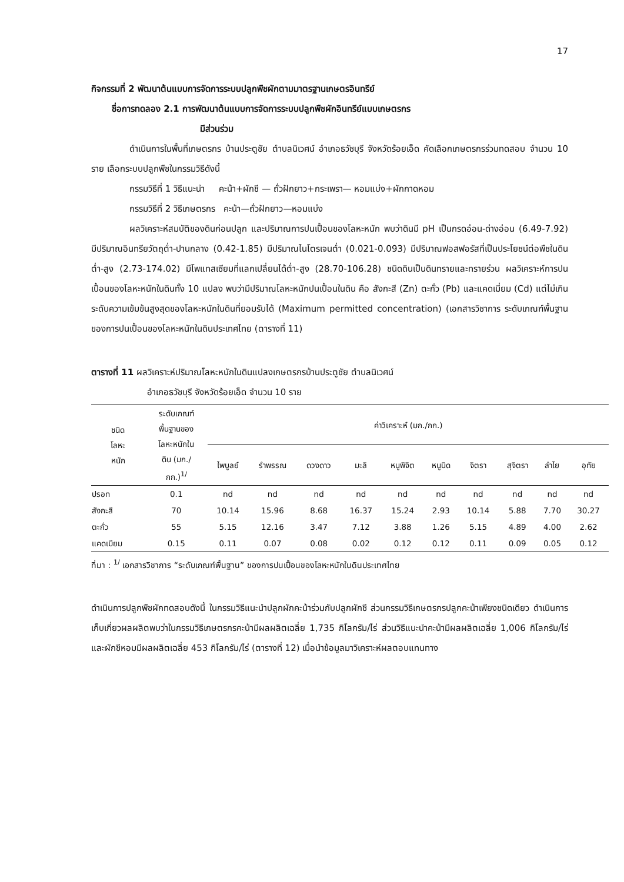17
กิจกรรมที่ 2 พัฒนาต้นแบบการจัดการระบบปลูกพืชผักตามมาตรฐานเกษตรอินทรีย์
ชื่อการทดลอง 2.1 การพัฒนาต้นแบบการจัดการระบบปลูกพืชผักอินทรีย์แบบเกษตรกร
มีส่วนร่วม
ดำเนินการในพื้นที่เกษตรกร บ้านประตูชัย ตำบลนิเวศน์ อำเภอธวัชบุรี จังหวัดร้อยเอ็ด คัดเลือกเกษตรกรร่วมทดสอบ จำนวน 10 ราย เลือกระบบปลูกพืชในกรรมวิธีดังนี้
กรรมวิธีที่ 1 วิธีแนะนำ คะน้า+ผักชี — ถั่วฝักยาว+กระเพรา— หอมแบ่ง+ผักกาดหอม
กรรมวิธีที่ 2 วิธีเกษตรกร คะน้า—ถั่วฝักยาว—หอมแบ่ง
ผลวิเคราะห์สมบัติของดินก่อนปลูก และปริมาณการปนเปื้อนของโลหะหนัก พบว่าดินมี pH เป็นกรดอ่อน-ด่างอ่อน (6.49-7.92) มีปริมาณอินทรียวัตถุต่ำ-ปานกลาง (0.42-1.85) มีปริมาณไนโตรเจนต่ำ (0.021-0.093) มีปริมาณฟอสฟอรัสที่เป็นประโยชน์ต่อพืชในดินต่ำ-สูง (2.73-174.02) มีโพแทสเซียมที่แลกเปลี่ยนได้ต่ำ-สูง (28.70-106.28) ชนิดดินเป็นดินทรายและทรายร่วน ผลวิเคราะห์การปนเปื้อนของโลหะหนักในดินทั้ง 10 แปลง พบว่ามีปริมาณโลหะหนักปนเปื้อนในดิน คือ สังกะสี (Zn) ตะกั่ว (Pb) และแคดเมี่ยม (Cd) แต่ไม่เกินระดับความเข้มข้นสูงสุดของโลหะหนักในดินที่ยอมรับได้ (Maximum permitted concentration) (เอกสารวิชาการ ระดับเกณฑ์พื้นฐาน ของการปนเปื้อนของโลหะหนักในดินประเทศไทย (ตารางที่ 11)
ตารางที่ 11 ผลวิเคราะห์ปริมาณโลหะหนักในดินแปลงเกษตรกรบ้านประตูชัย ตำบลนิเวศน์
อำเภอธวัชบุรี จังหวัดร้อยเอ็ด จำนวน 10 ราย
| ชนิด โลหะ หนัก | ระดับเกณฑ์ พื้นฐานของ โลหะหนักใน ดิน (มก./ กก.)<sup>1/</sup> | ค่าวิเคราะห์ (มก./กก.) | | | | | | | | | |
| --- | --- | --- | --- | --- | --- | --- | --- | --- | --- | --- | --- |
| | | ไพบูลย์ | รำพรรณ | ดวงดาว | มะลิ | หนูพิจิต | หนูนิด | จิตรา | สุจิตรา | ลำไย | อุทัย |
| ปรอท | 0.1 | nd | nd | nd | nd | nd | nd | nd | nd | nd | nd |
| สังกะสี | 70 | 10.14 | 15.96 | 8.68 | 16.37 | 15.24 | 2.93 | 10.14 | 5.88 | 7.70 | 30.27 |
| ตะกั่ว | 55 | 5.15 | 12.16 | 3.47 | 7.12 | 3.88 | 1.26 | 5.15 | 4.89 | 4.00 | 2.62 |
| แคดเมียม | 0.15 | 0.11 | 0.07 | 0.08 | 0.02 | 0.12 | 0.12 | 0.11 | 0.09 | 0.05 | 0.12 |
ที่มา : <sup>1/</sup> เอกสารวิชาการ “ระดับเกณฑ์พื้นฐาน” ของการปนเปื้อนของโลหะหนักในดินประเทศไทย
ดำเนินการปลูกพืชผักทดสอบดังนี้ ในกรรมวิธีแนะนำปลูกผักคะน้าร่วมกับปลูกผักชี ส่วนกรรมวิธีเกษตรกรปลูกคะน้าเพียงชนิดเดียว ดำเนินการเก็บเกี่ยวผลผลิตพบว่าในกรรมวิธีเกษตรกรคะน้ามีผลผลิตเฉลี่ย 1,735 กิโลกรัม/ไร่ ส่วนวิธีแนะนำคะน้ามีผลผลิตเฉลี่ย 1,006 กิโลกรัม/ไร่ และผักชีหอมมีผลผลิตเฉลี่ย 453 กิโลกรัม/ไร่ (ตารางที่ 12) เมื่อนำข้อมูลมาวิเคราะห์ผลตอบแทนทาง